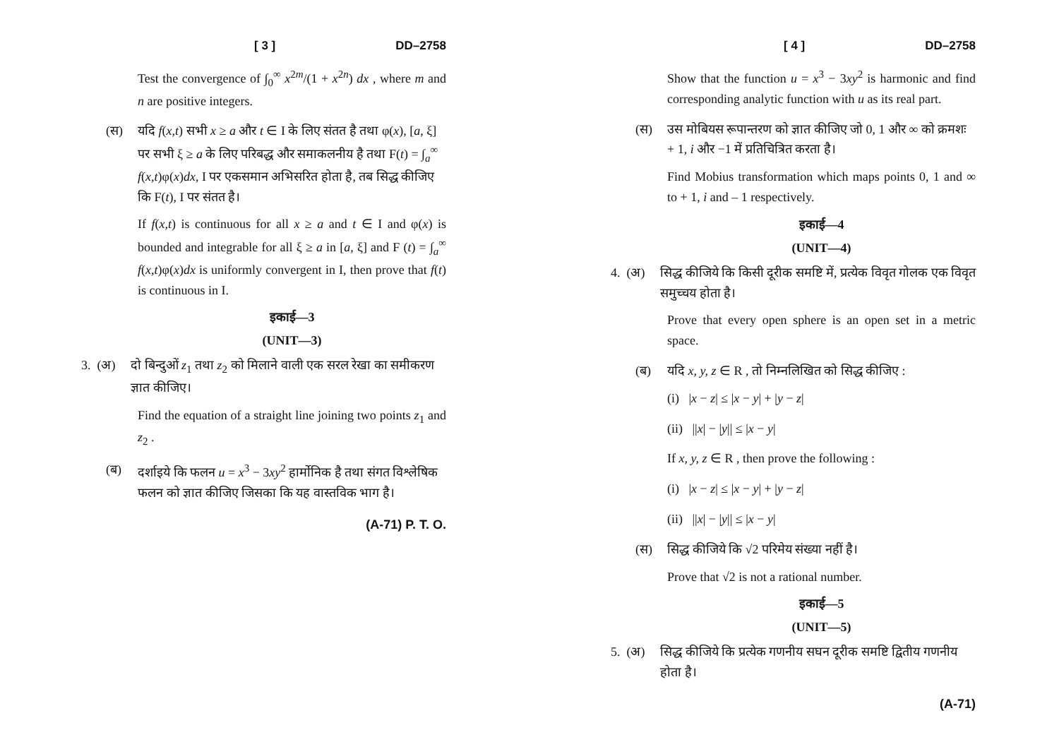[ 3 ] DD–2758
Test the convergence of ∫<sub>0</sub><sup>∞</sup> x<sup>2m</sup>/(1 + x<sup>2n</sup>) dx , where m and n are positive integers.
(स) यदि f(x,t) सभी x ≥ a और t ∈ I के लिए संतत है तथा φ(x), [a, ξ] पर सभी ξ ≥ a के लिए परिबद्ध और समाकलनीय है तथा F(t) = ∫<sub>a</sub><sup>∞</sup> f(x,t)φ(x)dx, I पर एकसमान अभिसरित होता है, तब सिद्ध कीजिए कि F(t), I पर संतत है।
If f(x,t) is continuous for all x ≥ a and t ∈ I and φ(x) is bounded and integrable for all ξ ≥ a in [a, ξ] and F (t) = ∫<sub>a</sub><sup>∞</sup> f(x,t)φ(x)dx is uniformly convergent in I, then prove that f(t) is continuous in I.
इकाई—3
(UNIT—3)
3. (अ) दो बिन्दुओं z<sub>1</sub> तथा z<sub>2</sub> को मिलाने वाली एक सरल रेखा का समीकरण ज्ञात कीजिए।
Find the equation of a straight line joining two points z<sub>1</sub> and z<sub>2</sub> .
(ब) दर्शाइये कि फलन u = x<sup>3</sup> − 3xy<sup>2</sup> हार्मोनिक है तथा संगत विश्लेषिक फलन को ज्ञात कीजिए जिसका कि यह वास्तविक भाग है।
(A-71) P. T. O.
[ 4 ] DD–2758
Show that the function u = x<sup>3</sup> − 3xy<sup>2</sup> is harmonic and find corresponding analytic function with u as its real part.
(स) उस मोबियस रूपान्तरण को ज्ञात कीजिए जो 0, 1 और ∞ को क्रमशः + 1, i और −1 में प्रतिचित्रित करता है।
Find Mobius transformation which maps points 0, 1 and ∞ to + 1, i and – 1 respectively.
इकाई—4
(UNIT—4)
4. (अ) सिद्ध कीजिये कि किसी दूरीक समष्टि में, प्रत्येक विवृत गोलक एक विवृत समुच्चय होता है।
Prove that every open sphere is an open set in a metric space.
(ब) यदि x, y, z ∈ R , तो निम्नलिखित को सिद्ध कीजिए :
(i) |x − z| ≤ |x − y| + |y − z|
(ii) ||x| − |y|| ≤ |x − y|
If x, y, z ∈ R , then prove the following :
(i) |x − z| ≤ |x − y| + |y − z|
(ii) ||x| − |y|| ≤ |x − y|
(स) सिद्ध कीजिये कि √2 परिमेय संख्या नहीं है।
Prove that √2 is not a rational number.
इकाई—5
(UNIT—5)
5. (अ) सिद्ध कीजिये कि प्रत्येक गणनीय सघन दूरीक समष्टि द्वितीय गणनीय होता है।
(A-71)